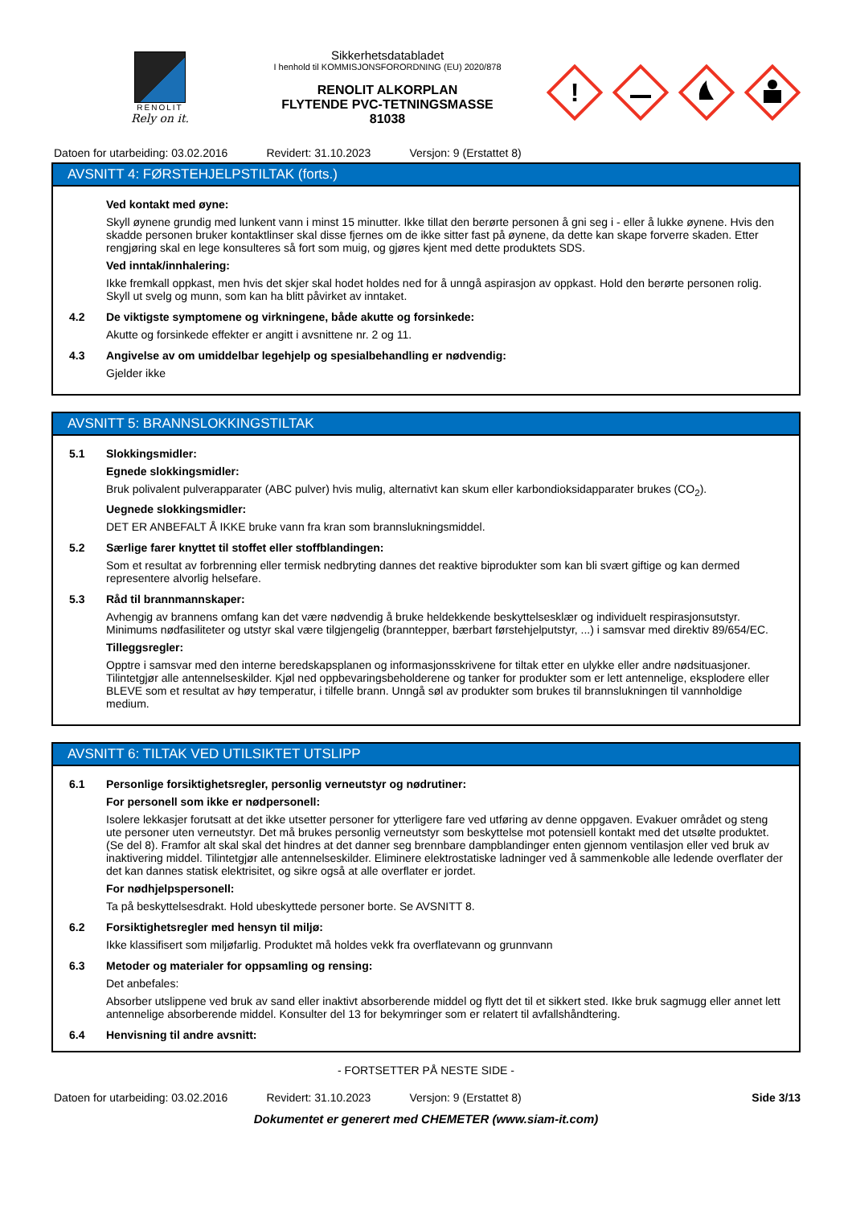RENOLIT
Rely on it.
Sikkerhetsdatabladet
I henhold til KOMMISJONSFORORDNING (EU) 2020/878
RENOLIT ALKORPLAN
FLYTENDE PVC-TETNINGSMASSE
81038
!
Datoen for utarbeiding: 03.02.2016 Revidert: 31.10.2023 Versjon: 9 (Erstattet 8)
AVSNITT 4: FØRSTEHJELPSTILTAK (forts.)
Ved kontakt med øyne:
Skyll øynene grundig med lunkent vann i minst 15 minutter. Ikke tillat den berørte personen å gni seg i - eller å lukke øynene. Hvis den skadde personen bruker kontaktlinser skal disse fjernes om de ikke sitter fast på øynene, da dette kan skape forverre skaden. Etter rengjøring skal en lege konsulteres så fort som muig, og gjøres kjent med dette produktets SDS.
Ved inntak/innhalering:
Ikke fremkall oppkast, men hvis det skjer skal hodet holdes ned for å unngå aspirasjon av oppkast. Hold den berørte personen rolig. Skyll ut svelg og munn, som kan ha blitt påvirket av inntaket.
4.2 De viktigste symptomene og virkningene, både akutte og forsinkede:
Akutte og forsinkede effekter er angitt i avsnittene nr. 2 og 11.
4.3 Angivelse av om umiddelbar legehjelp og spesialbehandling er nødvendig:
Gjelder ikke
AVSNITT 5: BRANNSLOKKINGSTILTAK
5.1 Slokkingsmidler:
Egnede slokkingsmidler:
Bruk polivalent pulverapparater (ABC pulver) hvis mulig, alternativt kan skum eller karbondioksidapparater brukes (CO<sub>2</sub>).
Uegnede slokkingsmidler:
DET ER ANBEFALT Å IKKE bruke vann fra kran som brannslukningsmiddel.
5.2 Særlige farer knyttet til stoffet eller stoffblandingen:
Som et resultat av forbrenning eller termisk nedbryting dannes det reaktive biprodukter som kan bli svært giftige og kan dermed representere alvorlig helsefare.
5.3 Råd til brannmannskaper:
Avhengig av brannens omfang kan det være nødvendig å bruke heldekkende beskyttelsesklær og individuelt respirasjonsutstyr. Minimums nødfasiliteter og utstyr skal være tilgjengelig (branntepper, bærbart førstehjelputstyr, ...) i samsvar med direktiv 89/654/EC.
Tilleggsregler:
Opptre i samsvar med den interne beredskapsplanen og informasjonsskrivene for tiltak etter en ulykke eller andre nødsituasjoner. Tilintetgjør alle antennelseskilder. Kjøl ned oppbevaringsbeholderene og tanker for produkter som er lett antennelige, eksplodere eller BLEVE som et resultat av høy temperatur, i tilfelle brann. Unngå søl av produkter som brukes til brannslukningen til vannholdige medium.
AVSNITT 6: TILTAK VED UTILSIKTET UTSLIPP
6.1 Personlige forsiktighetsregler, personlig verneutstyr og nødrutiner:
For personell som ikke er nødpersonell:
Isolere lekkasjer forutsatt at det ikke utsetter personer for ytterligere fare ved utføring av denne oppgaven. Evakuer området og steng ute personer uten verneutstyr. Det må brukes personlig verneutstyr som beskyttelse mot potensiell kontakt med det utsølte produktet. (Se del 8). Framfor alt skal skal det hindres at det danner seg brennbare dampblandinger enten gjennom ventilasjon eller ved bruk av inaktivering middel. Tilintetgjør alle antennelseskilder. Eliminere elektrostatiske ladninger ved å sammenkoble alle ledende overflater der det kan dannes statisk elektrisitet, og sikre også at alle overflater er jordet.
For nødhjelpspersonell:
Ta på beskyttelsesdrakt. Hold ubeskyttede personer borte. Se AVSNITT 8.
6.2 Forsiktighetsregler med hensyn til miljø:
Ikke klassifisert som miljøfarlig. Produktet må holdes vekk fra overflatevann og grunnvann
6.3 Metoder og materialer for oppsamling og rensing:
Det anbefales:
Absorber utslippene ved bruk av sand eller inaktivt absorberende middel og flytt det til et sikkert sted. Ikke bruk sagmugg eller annet lett antennelige absorberende middel. Konsulter del 13 for bekymringer som er relatert til avfallshåndtering.
6.4 Henvisning til andre avsnitt:
- FORTSETTER PÅ NESTE SIDE -
Datoen for utarbeiding: 03.02.2016 Revidert: 31.10.2023 Versjon: 9 (Erstattet 8) Side 3/13
Dokumentet er generert med CHEMETER (www.siam-it.com)